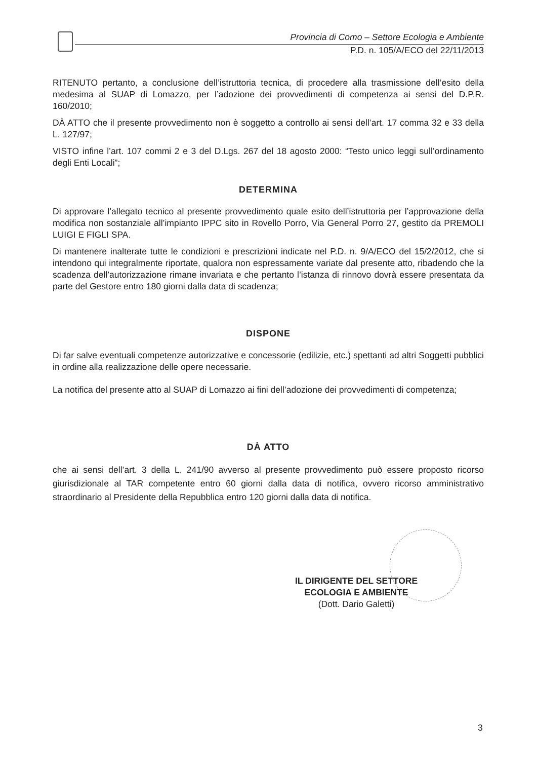Provincia di Como – Settore Ecologia e Ambiente
P.D. n. 105/A/ECO del 22/11/2013
RITENUTO pertanto, a conclusione dell’istruttoria tecnica, di procedere alla trasmissione dell’esito della medesima al SUAP di Lomazzo, per l’adozione dei provvedimenti di competenza ai sensi del D.P.R. 160/2010;
DÀ ATTO che il presente provvedimento non è soggetto a controllo ai sensi dell’art. 17 comma 32 e 33 della L. 127/97;
VISTO infine l’art. 107 commi 2 e 3 del D.Lgs. 267 del 18 agosto 2000: “Testo unico leggi sull’ordinamento degli Enti Locali”;
DETERMINA
Di approvare l’allegato tecnico al presente provvedimento quale esito dell’istruttoria per l’approvazione della modifica non sostanziale all’impianto IPPC sito in Rovello Porro, Via General Porro 27, gestito da PREMOLI LUIGI E FIGLI SPA.
Di mantenere inalterate tutte le condizioni e prescrizioni indicate nel P.D. n. 9/A/ECO del 15/2/2012, che si intendono qui integralmente riportate, qualora non espressamente variate dal presente atto, ribadendo che la scadenza dell’autorizzazione rimane invariata e che pertanto l’istanza di rinnovo dovrà essere presentata da parte del Gestore entro 180 giorni dalla data di scadenza;
DISPONE
Di far salve eventuali competenze autorizzative e concessorie (edilizie, etc.) spettanti ad altri Soggetti pubblici in ordine alla realizzazione delle opere necessarie.
La notifica del presente atto al SUAP di Lomazzo ai fini dell’adozione dei provvedimenti di competenza;
DÀ ATTO
che ai sensi dell’art. 3 della L. 241/90 avverso al presente provvedimento può essere proposto ricorso giurisdizionale al TAR competente entro 60 giorni dalla data di notifica, ovvero ricorso amministrativo straordinario al Presidente della Repubblica entro 120 giorni dalla data di notifica.
IL DIRIGENTE DEL SETTORE
ECOLOGIA E AMBIENTE
(Dott. Dario Galetti)
3